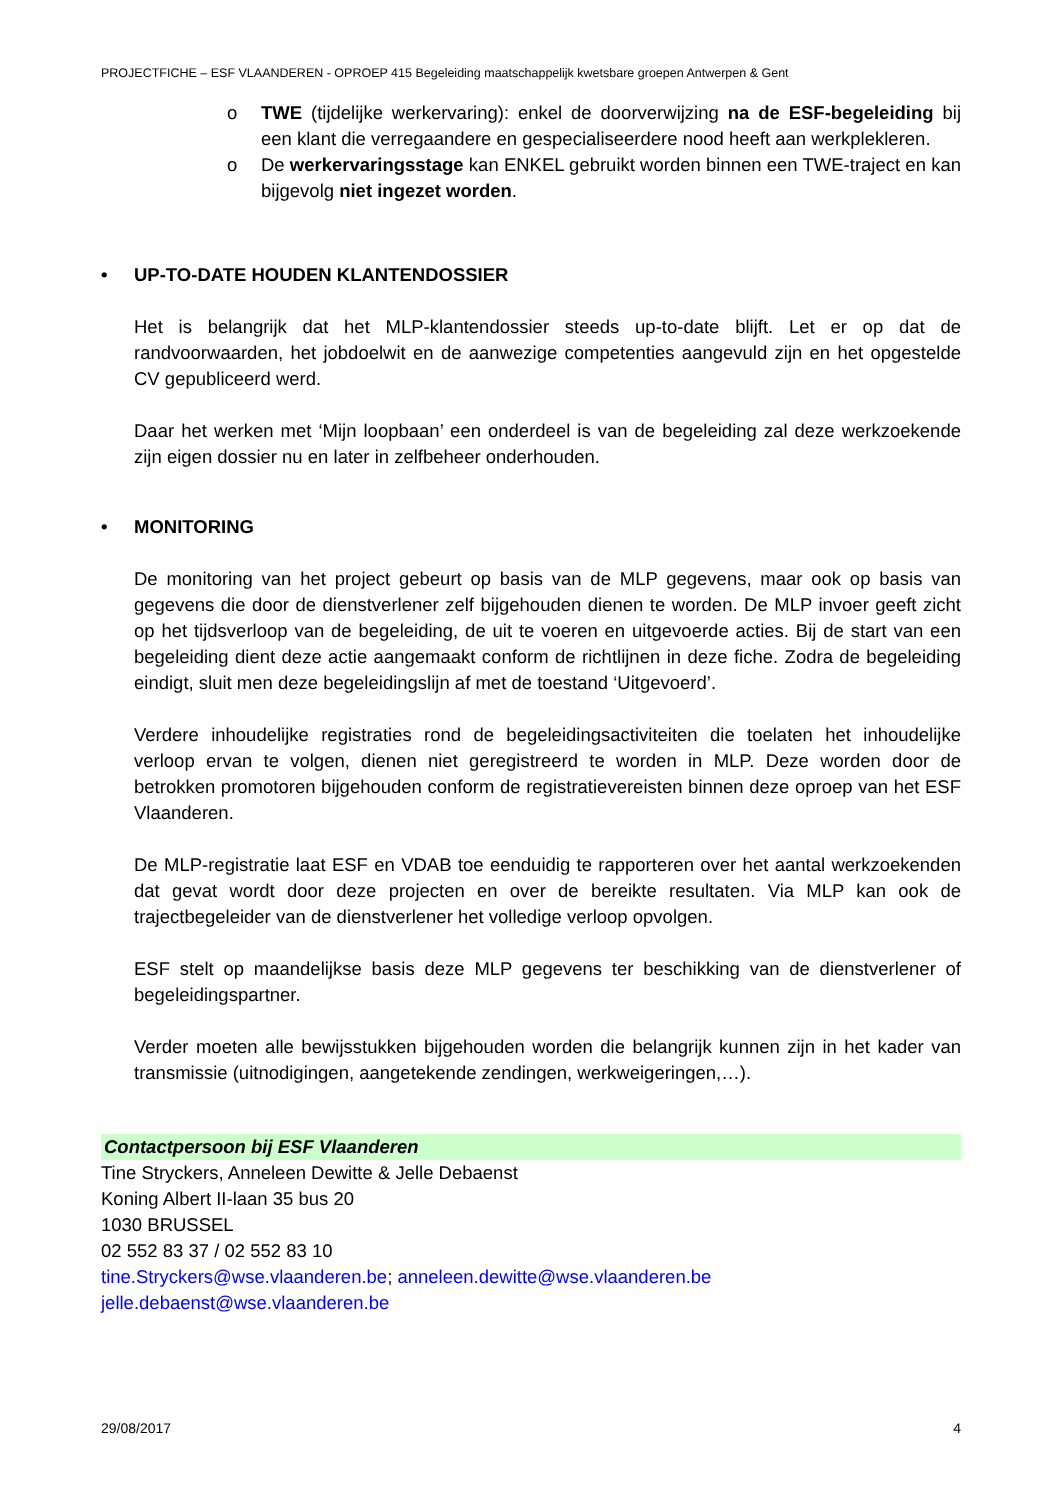PROJECTFICHE – ESF VLAANDEREN - OPROEP 415 Begeleiding maatschappelijk kwetsbare groepen Antwerpen & Gent
o TWE (tijdelijke werkervaring): enkel de doorverwijzing na de ESF-begeleiding bij een klant die verregaandere en gespecialiseerdere nood heeft aan werkplekleren.
o De werkervaringsstage kan ENKEL gebruikt worden binnen een TWE-traject en kan bijgevolg niet ingezet worden.
• UP-TO-DATE HOUDEN KLANTENDOSSIER
Het is belangrijk dat het MLP-klantendossier steeds up-to-date blijft. Let er op dat de randvoorwaarden, het jobdoelwit en de aanwezige competenties aangevuld zijn en het opgestelde CV gepubliceerd werd.
Daar het werken met ‘Mijn loopbaan’ een onderdeel is van de begeleiding zal deze werkzoekende zijn eigen dossier nu en later in zelfbeheer onderhouden.
• MONITORING
De monitoring van het project gebeurt op basis van de MLP gegevens, maar ook op basis van gegevens die door de dienstverlener zelf bijgehouden dienen te worden. De MLP invoer geeft zicht op het tijdsverloop van de begeleiding, de uit te voeren en uitgevoerde acties. Bij de start van een begeleiding dient deze actie aangemaakt conform de richtlijnen in deze fiche. Zodra de begeleiding eindigt, sluit men deze begeleidingslijn af met de toestand ‘Uitgevoerd’.
Verdere inhoudelijke registraties rond de begeleidingsactiviteiten die toelaten het inhoudelijke verloop ervan te volgen, dienen niet geregistreerd te worden in MLP. Deze worden door de betrokken promotoren bijgehouden conform de registratievereisten binnen deze oproep van het ESF Vlaanderen.
De MLP-registratie laat ESF en VDAB toe eenduidig te rapporteren over het aantal werkzoekenden dat gevat wordt door deze projecten en over de bereikte resultaten. Via MLP kan ook de trajectbegeleider van de dienstverlener het volledige verloop opvolgen.
ESF stelt op maandelijkse basis deze MLP gegevens ter beschikking van de dienstverlener of begeleidingspartner.
Verder moeten alle bewijsstukken bijgehouden worden die belangrijk kunnen zijn in het kader van transmissie (uitnodigingen, aangetekende zendingen, werkweigeringen,…).
Contactpersoon bij ESF Vlaanderen
Tine Stryckers, Anneleen Dewitte & Jelle Debaenst
Koning Albert II-laan 35 bus 20
1030 BRUSSEL
02 552 83 37 / 02 552 83 10
tine.Stryckers@wse.vlaanderen.be; anneleen.dewitte@wse.vlaanderen.be
jelle.debaenst@wse.vlaanderen.be
29/08/2017 4